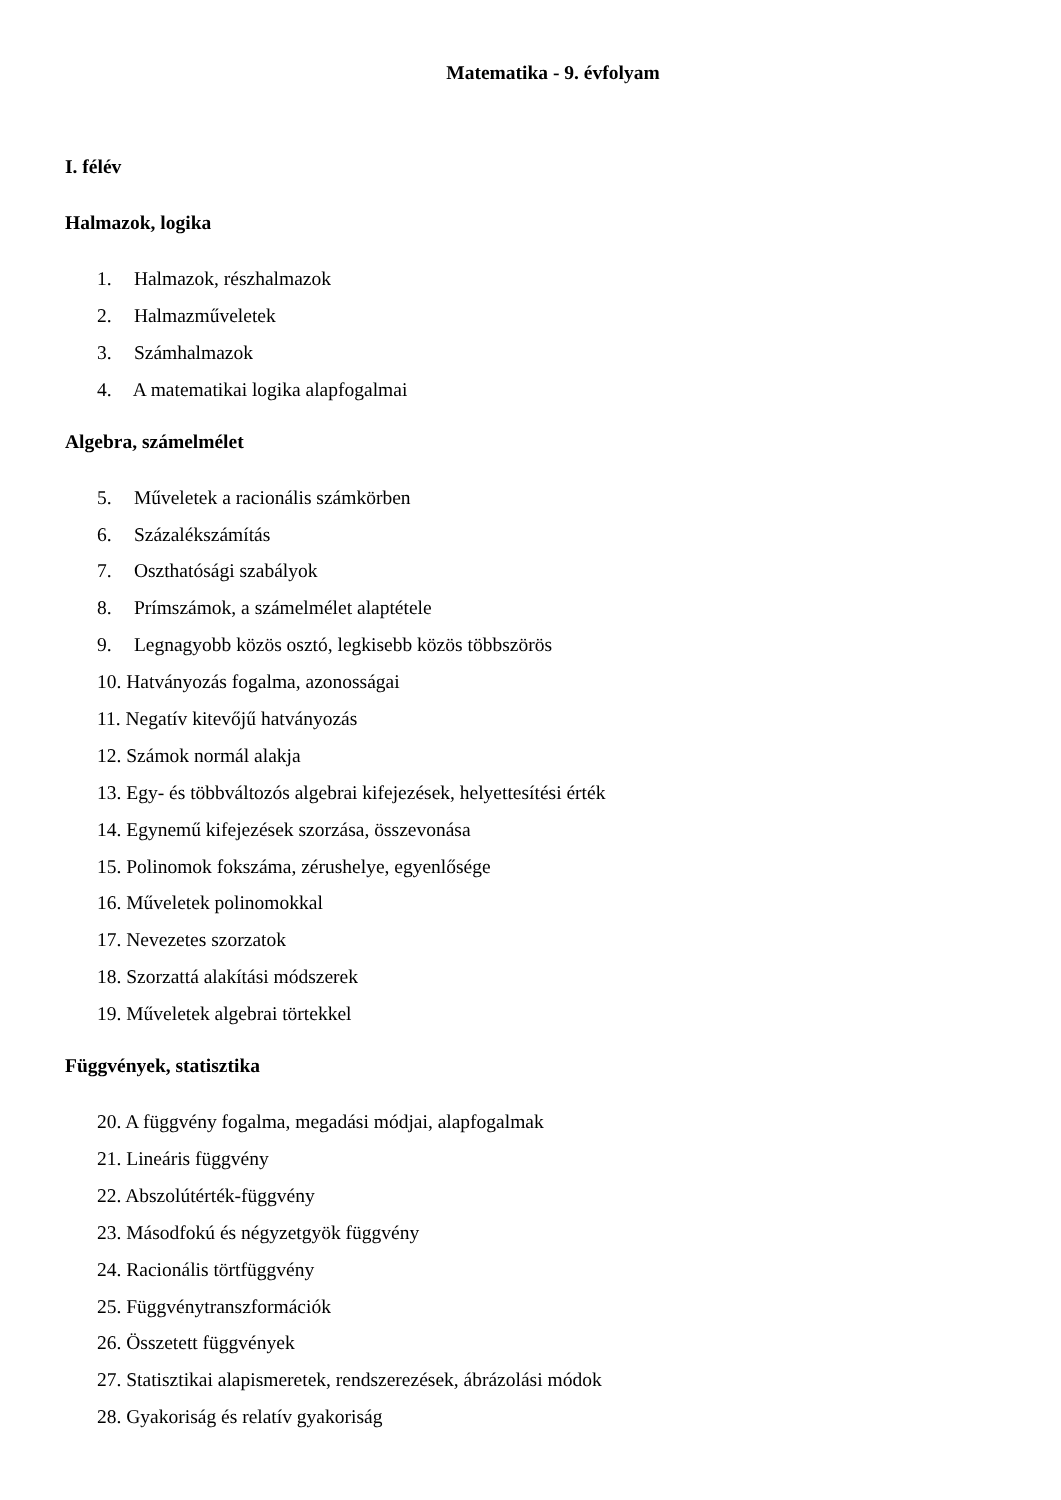Matematika - 9. évfolyam
I. félév
Halmazok, logika
1. Halmazok, részhalmazok
2. Halmazműveletek
3. Számhalmazok
4. A matematikai logika alapfogalmai
Algebra, számelmélet
5. Műveletek a racionális számkörben
6. Százalékszámítás
7. Oszthatósági szabályok
8. Prímszámok, a számelmélet alaptétele
9. Legnagyobb közös osztó, legkisebb közös többszörös
10. Hatványozás fogalma, azonosságai
11. Negatív kitevőjű hatványozás
12. Számok normál alakja
13. Egy- és többváltozós algebrai kifejezések, helyettesítési érték
14. Egynemű kifejezések szorzása, összevonása
15. Polinomok fokszáma, zérushelye, egyenlősége
16. Műveletek polinomokkal
17. Nevezetes szorzatok
18. Szorzattá alakítási módszerek
19. Műveletek algebrai törtekkel
Függvények, statisztika
20. A függvény fogalma, megadási módjai, alapfogalmak
21. Lineáris függvény
22. Abszolútérték-függvény
23. Másodfokú és négyzetgyök függvény
24. Racionális törtfüggvény
25. Függvénytranszformációk
26. Összetett függvények
27. Statisztikai alapismeretek, rendszerezések, ábrázolási módok
28. Gyakoriság és relatív gyakoriság